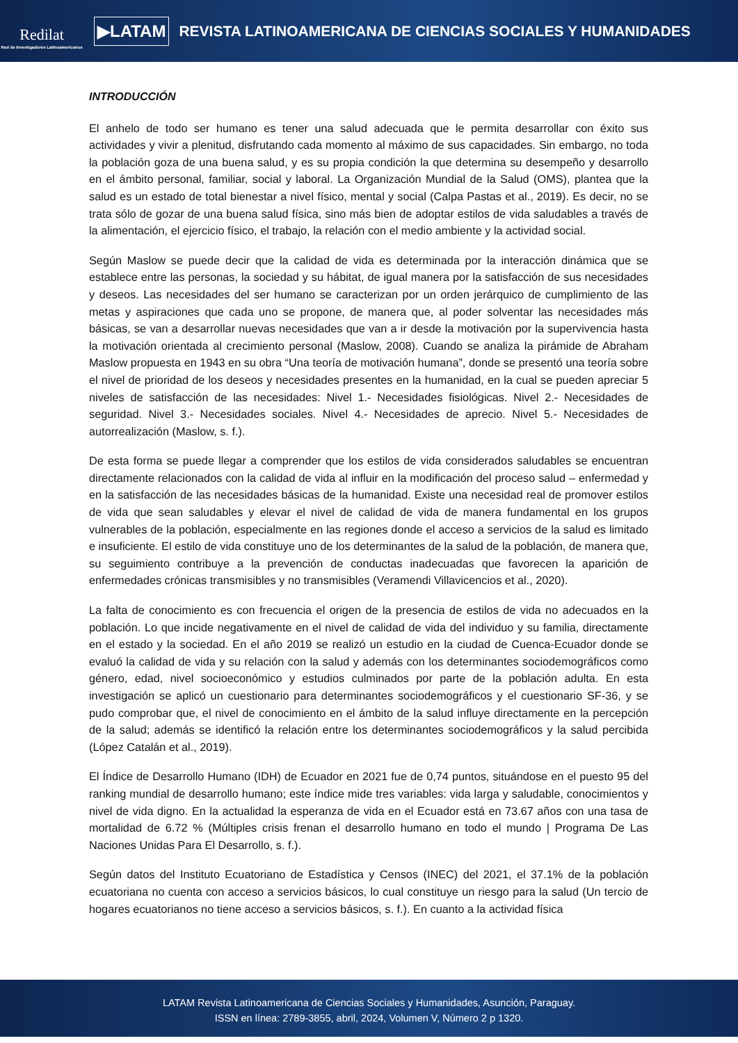Redilat
Red de Investigadores Latinoamericanos
▶LATAM
REVISTA LATINOAMERICANA DE CIENCIAS SOCIALES Y HUMANIDADES
INTRODUCCIÓN
El anhelo de todo ser humano es tener una salud adecuada que le permita desarrollar con éxito sus actividades y vivir a plenitud, disfrutando cada momento al máximo de sus capacidades. Sin embargo, no toda la población goza de una buena salud, y es su propia condición la que determina su desempeño y desarrollo en el ámbito personal, familiar, social y laboral. La Organización Mundial de la Salud (OMS), plantea que la salud es un estado de total bienestar a nivel físico, mental y social (Calpa Pastas et al., 2019). Es decir, no se trata sólo de gozar de una buena salud física, sino más bien de adoptar estilos de vida saludables a través de la alimentación, el ejercicio físico, el trabajo, la relación con el medio ambiente y la actividad social.
Según Maslow se puede decir que la calidad de vida es determinada por la interacción dinámica que se establece entre las personas, la sociedad y su hábitat, de igual manera por la satisfacción de sus necesidades y deseos. Las necesidades del ser humano se caracterizan por un orden jerárquico de cumplimiento de las metas y aspiraciones que cada uno se propone, de manera que, al poder solventar las necesidades más básicas, se van a desarrollar nuevas necesidades que van a ir desde la motivación por la supervivencia hasta la motivación orientada al crecimiento personal (Maslow, 2008). Cuando se analiza la pirámide de Abraham Maslow propuesta en 1943 en su obra “Una teoría de motivación humana”, donde se presentó una teoría sobre el nivel de prioridad de los deseos y necesidades presentes en la humanidad, en la cual se pueden apreciar 5 niveles de satisfacción de las necesidades: Nivel 1.- Necesidades fisiológicas. Nivel 2.- Necesidades de seguridad. Nivel 3.- Necesidades sociales. Nivel 4.- Necesidades de aprecio. Nivel 5.- Necesidades de autorrealización (Maslow, s. f.).
De esta forma se puede llegar a comprender que los estilos de vida considerados saludables se encuentran directamente relacionados con la calidad de vida al influir en la modificación del proceso salud – enfermedad y en la satisfacción de las necesidades básicas de la humanidad. Existe una necesidad real de promover estilos de vida que sean saludables y elevar el nivel de calidad de vida de manera fundamental en los grupos vulnerables de la población, especialmente en las regiones donde el acceso a servicios de la salud es limitado e insuficiente. El estilo de vida constituye uno de los determinantes de la salud de la población, de manera que, su seguimiento contribuye a la prevención de conductas inadecuadas que favorecen la aparición de enfermedades crónicas transmisibles y no transmisibles (Veramendi Villavicencios et al., 2020).
La falta de conocimiento es con frecuencia el origen de la presencia de estilos de vida no adecuados en la población. Lo que incide negativamente en el nivel de calidad de vida del individuo y su familia, directamente en el estado y la sociedad. En el año 2019 se realizó un estudio en la ciudad de Cuenca-Ecuador donde se evaluó la calidad de vida y su relación con la salud y además con los determinantes sociodemográficos como género, edad, nivel socioeconómico y estudios culminados por parte de la población adulta. En esta investigación se aplicó un cuestionario para determinantes sociodemográficos y el cuestionario SF-36, y se pudo comprobar que, el nivel de conocimiento en el ámbito de la salud influye directamente en la percepción de la salud; además se identificó la relación entre los determinantes sociodemográficos y la salud percibida (López Catalán et al., 2019).
El Índice de Desarrollo Humano (IDH) de Ecuador en 2021 fue de 0,74 puntos, situándose en el puesto 95 del ranking mundial de desarrollo humano; este índice mide tres variables: vida larga y saludable, conocimientos y nivel de vida digno. En la actualidad la esperanza de vida en el Ecuador está en 73.67 años con una tasa de mortalidad de 6.72 % (Múltiples crisis frenan el desarrollo humano en todo el mundo | Programa De Las Naciones Unidas Para El Desarrollo, s. f.).
Según datos del Instituto Ecuatoriano de Estadística y Censos (INEC) del 2021, el 37.1% de la población ecuatoriana no cuenta con acceso a servicios básicos, lo cual constituye un riesgo para la salud (Un tercio de hogares ecuatorianos no tiene acceso a servicios básicos, s. f.). En cuanto a la actividad física
LATAM Revista Latinoamericana de Ciencias Sociales y Humanidades, Asunción, Paraguay.
ISSN en línea: 2789-3855, abril, 2024, Volumen V, Número 2 p 1320.